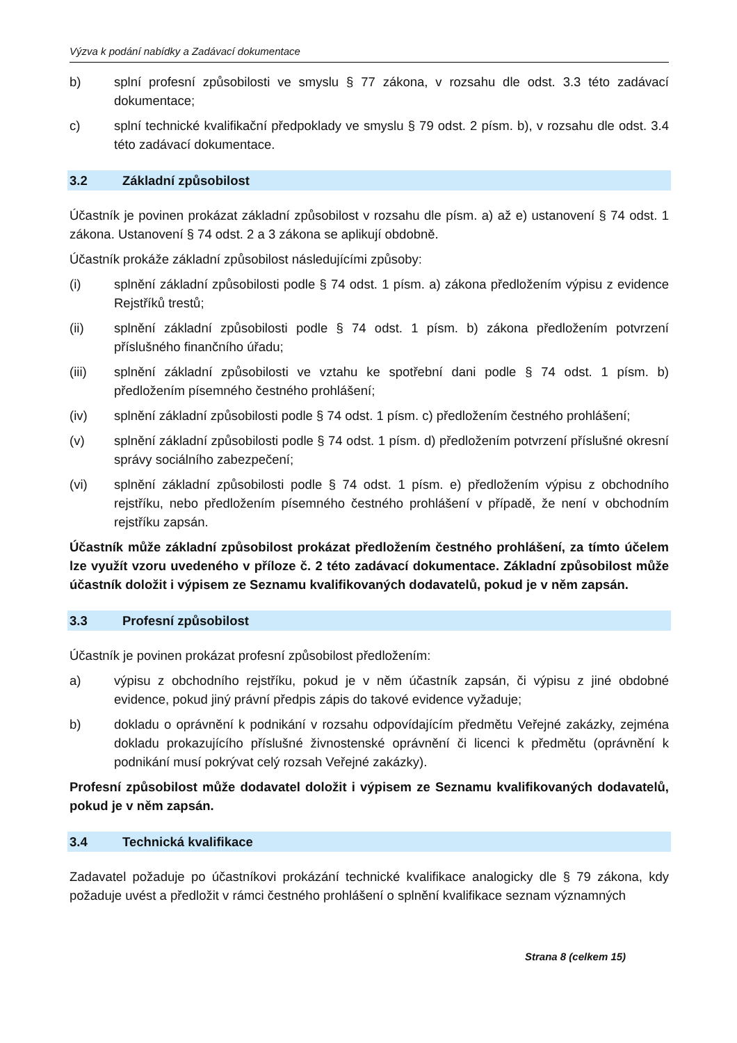Výzva k podání nabídky a Zadávací dokumentace
b) splní profesní způsobilosti ve smyslu § 77 zákona, v rozsahu dle odst. 3.3 této zadávací dokumentace;
c) splní technické kvalifikační předpoklady ve smyslu § 79 odst. 2 písm. b), v rozsahu dle odst. 3.4 této zadávací dokumentace.
3.2 Základní způsobilost
Účastník je povinen prokázat základní způsobilost v rozsahu dle písm. a) až e) ustanovení § 74 odst. 1 zákona. Ustanovení § 74 odst. 2 a 3 zákona se aplikují obdobně.
Účastník prokáže základní způsobilost následujícími způsoby:
(i) splnění základní způsobilosti podle § 74 odst. 1 písm. a) zákona předložením výpisu z evidence Rejstříků trestů;
(ii) splnění základní způsobilosti podle § 74 odst. 1 písm. b) zákona předložením potvrzení příslušného finančního úřadu;
(iii) splnění základní způsobilosti ve vztahu ke spotřební dani podle § 74 odst. 1 písm. b) předložením písemného čestného prohlášení;
(iv) splnění základní způsobilosti podle § 74 odst. 1 písm. c) předložením čestného prohlášení;
(v) splnění základní způsobilosti podle § 74 odst. 1 písm. d) předložením potvrzení příslušné okresní správy sociálního zabezpečení;
(vi) splnění základní způsobilosti podle § 74 odst. 1 písm. e) předložením výpisu z obchodního rejstříku, nebo předložením písemného čestného prohlášení v případě, že není v obchodním rejstříku zapsán.
Účastník může základní způsobilost prokázat předložením čestného prohlášení, za tímto účelem lze využít vzoru uvedeného v příloze č. 2 této zadávací dokumentace. Základní způsobilost může účastník doložit i výpisem ze Seznamu kvalifikovaných dodavatelů, pokud je v něm zapsán.
3.3 Profesní způsobilost
Účastník je povinen prokázat profesní způsobilost předložením:
a) výpisu z obchodního rejstříku, pokud je v něm účastník zapsán, či výpisu z jiné obdobné evidence, pokud jiný právní předpis zápis do takové evidence vyžaduje;
b) dokladu o oprávnění k podnikání v rozsahu odpovídajícím předmětu Veřejné zakázky, zejména dokladu prokazujícího příslušné živnostenské oprávnění či licenci k předmětu (oprávnění k podnikání musí pokrývat celý rozsah Veřejné zakázky).
Profesní způsobilost může dodavatel doložit i výpisem ze Seznamu kvalifikovaných dodavatelů, pokud je v něm zapsán.
3.4 Technická kvalifikace
Zadavatel požaduje po účastníkovi prokázání technické kvalifikace analogicky dle § 79 zákona, kdy požaduje uvést a předložit v rámci čestného prohlášení o splnění kvalifikace seznam významných
Strana 8 (celkem 15)